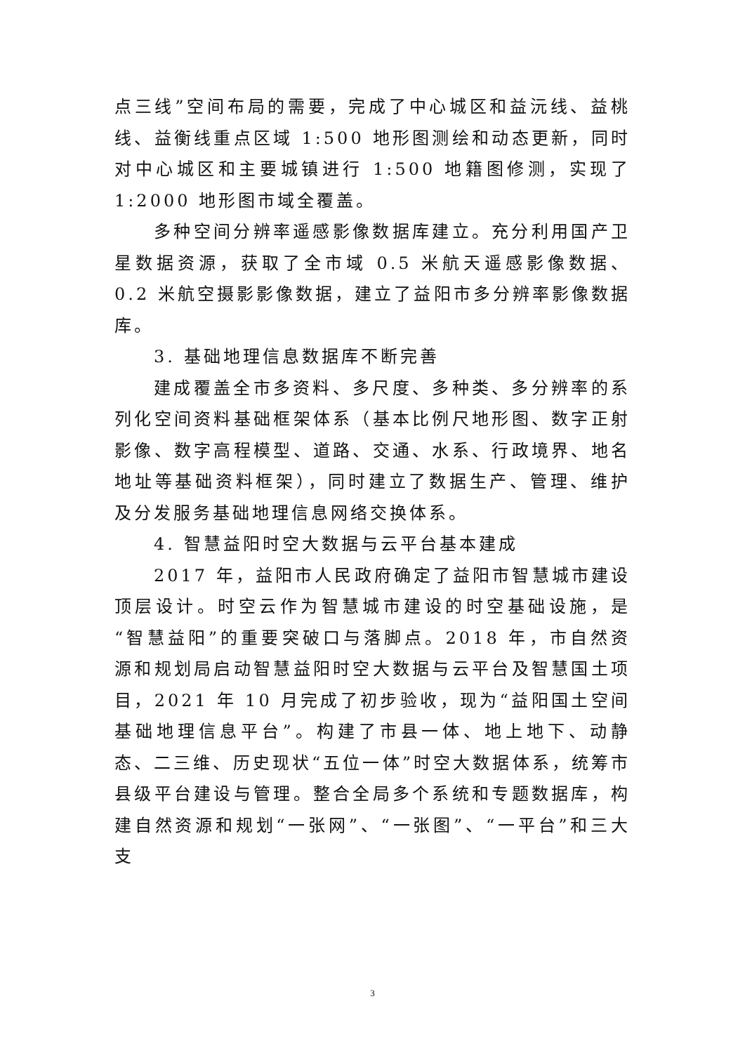点三线”空间布局的需要，完成了中心城区和益沅线、益桃线、益衡线重点区域 1:500 地形图测绘和动态更新，同时对中心城区和主要城镇进行 1:500 地籍图修测，实现了 1:2000 地形图市域全覆盖。
多种空间分辨率遥感影像数据库建立。充分利用国产卫星数据资源，获取了全市域 0.5 米航天遥感影像数据、0.2 米航空摄影影像数据，建立了益阳市多分辨率影像数据库。
3. 基础地理信息数据库不断完善
建成覆盖全市多资料、多尺度、多种类、多分辨率的系列化空间资料基础框架体系（基本比例尺地形图、数字正射影像、数字高程模型、道路、交通、水系、行政境界、地名地址等基础资料框架），同时建立了数据生产、管理、维护及分发服务基础地理信息网络交换体系。
4. 智慧益阳时空大数据与云平台基本建成
2017 年，益阳市人民政府确定了益阳市智慧城市建设顶层设计。时空云作为智慧城市建设的时空基础设施，是“智慧益阳”的重要突破口与落脚点。2018 年，市自然资源和规划局启动智慧益阳时空大数据与云平台及智慧国土项目，2021 年 10 月完成了初步验收，现为“益阳国土空间基础地理信息平台”。构建了市县一体、地上地下、动静态、二三维、历史现状“五位一体”时空大数据体系，统筹市县级平台建设与管理。整合全局多个系统和专题数据库，构建自然资源和规划“一张网”、“一张图”、“一平台”和三大支
3